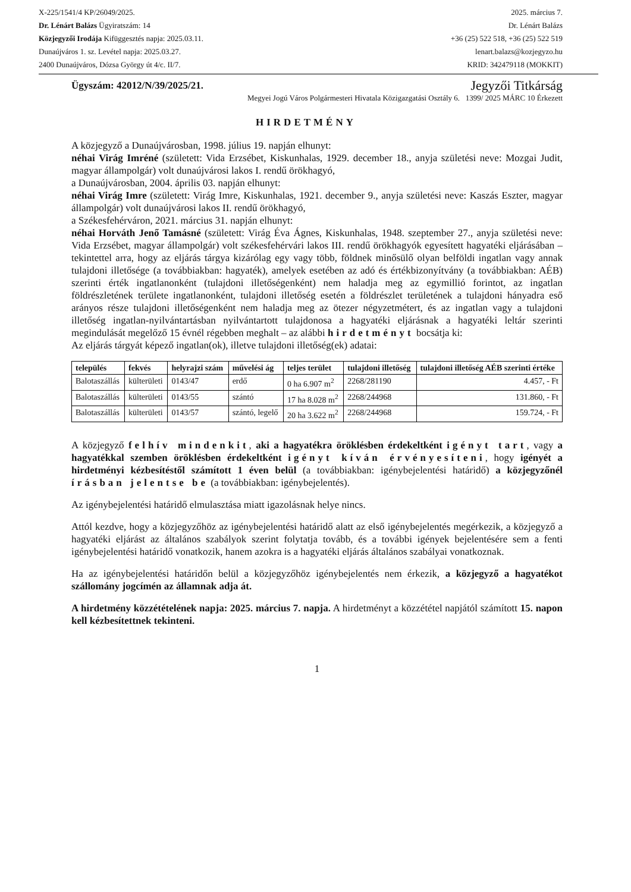X-225/1541/4 KP/26049/2025.
Dr. Lénárt Balázs Ügyiratszám: 14
Közjegyzői Irodája Kifüggesztés napja: 2025.03.11.
Dunaújváros 1. sz. Levétel napja: 2025.03.27.
2400 Dunaújváros, Dózsa György út 4/c. II/7.
2025. március 7.
Dr. Lénárt Balázs
+36 (25) 522 518, +36 (25) 522 519
lenart.balazs@kozjegyzo.hu
KRID: 342479118 (MOKKIT)
Ügyszám: 42012/N/39/2025/21. Jegyzői Titkárság
Megyei Jogú Város Polgármesteri Hivatala Közigazgatási Osztály 6. 1399/ 2025 MÁRC 10 Érkezett
HIRDETMÉNY
A közjegyző a Dunaújvárosban, 1998. július 19. napján elhunyt:
néhai Virág Imréné (született: Vida Erzsébet, Kiskunhalas, 1929. december 18., anyja születési neve: Mozgai Judit, magyar állampolgár) volt dunaújvárosi lakos I. rendű örökhagyó,
a Dunaújvárosban, 2004. április 03. napján elhunyt:
néhai Virág Imre (született: Virág Imre, Kiskunhalas, 1921. december 9., anyja születési neve: Kaszás Eszter, magyar állampolgár) volt dunaújvárosi lakos II. rendű örökhagyó,
a Székesfehérváron, 2021. március 31. napján elhunyt:
néhai Horváth Jenő Tamásné (született: Virág Éva Ágnes, Kiskunhalas, 1948. szeptember 27., anyja születési neve: Vida Erzsébet, magyar állampolgár) volt székesfehérvári lakos III. rendű örökhagyók egyesített hagyatéki eljárásában – tekintettel arra, hogy az eljárás tárgya kizárólag egy vagy több, földnek minősülő olyan belföldi ingatlan vagy annak tulajdoni illetősége (a továbbiakban: hagyaték), amelyek esetében az adó és értékbizonyítvány (a továbbiakban: AÉB) szerinti érték ingatlanonként (tulajdoni illetőségenként) nem haladja meg az egymillió forintot, az ingatlan földrészletének területe ingatlanonként, tulajdoni illetőség esetén a földrészlet területének a tulajdoni hányadra eső arányos része tulajdoni illetőségenként nem haladja meg az ötezer négyzetmétert, és az ingatlan vagy a tulajdoni illetőség ingatlan-nyilvántartásban nyilvántartott tulajdonosa a hagyatéki eljárásnak a hagyatéki leltár szerinti megindulását megelőző 15 évnél régebben meghalt – az alábbi hirdetményt bocsátja ki:
Az eljárás tárgyát képező ingatlan(ok), illetve tulajdoni illetőség(ek) adatai:
| település | fekvés | helyrajzi szám | művelési ág | teljes terület | tulajdoni illetőség | tulajdoni illetőség AÉB szerinti értéke |
| --- | --- | --- | --- | --- | --- | --- |
| Balotaszállás | külterületi | 0143/47 | erdő | 0 ha 6.907 m<sup>2</sup> | 2268/281190 | 4.457, - Ft |
| Balotaszállás | külterületi | 0143/55 | szántó | 17 ha 8.028 m<sup>2</sup> | 2268/244968 | 131.860, - Ft |
| Balotaszállás | külterületi | 0143/57 | szántó, legelő | 20 ha 3.622 m<sup>2</sup> | 2268/244968 | 159.724, - Ft |
A közjegyző felhív mindenkit, aki a hagyatékra öröklésben érdekeltként igényt tart, vagy a hagyatékkal szemben öröklésben érdekeltként igényt kíván érvényesíteni, hogy igényét a hirdetményi kézbesítéstől számított 1 éven belül (a továbbiakban: igénybejelentési határidő) a közjegyzőnél írásban jelentse be (a továbbiakban: igénybejelentés).
Az igénybejelentési határidő elmulasztása miatt igazolásnak helye nincs.
Attól kezdve, hogy a közjegyzőhöz az igénybejelentési határidő alatt az első igénybejelentés megérkezik, a közjegyző a hagyatéki eljárást az általános szabályok szerint folytatja tovább, és a további igények bejelentésére sem a fenti igénybejelentési határidő vonatkozik, hanem azokra is a hagyatéki eljárás általános szabályai vonatkoznak.
Ha az igénybejelentési határidőn belül a közjegyzőhöz igénybejelentés nem érkezik, a közjegyző a hagyatékot szállomány jogcímén az államnak adja át.
A hirdetmény közzétételének napja: 2025. március 7. napja. A hirdetményt a közzététel napjától számított 15. napon kell kézbesítettnek tekinteni.
1